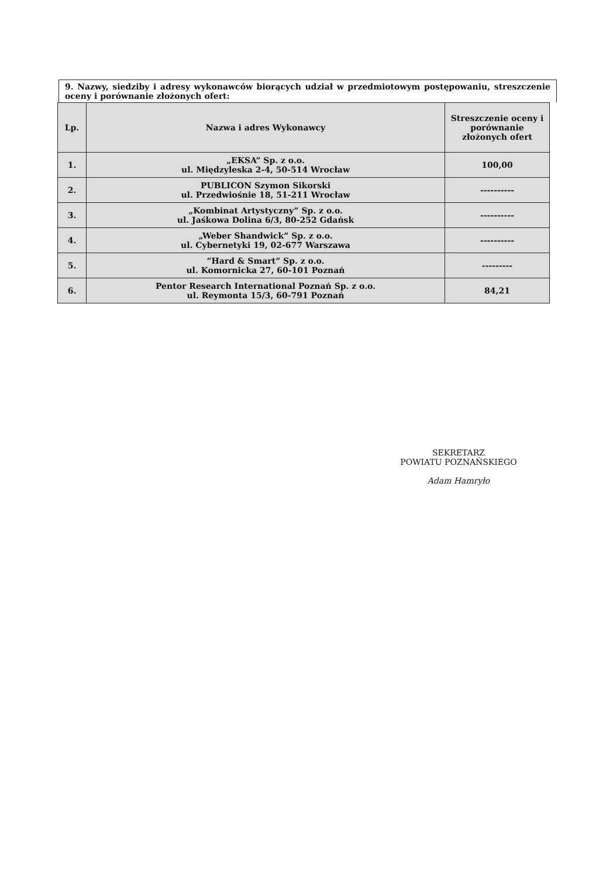9. Nazwy, siedziby i adresy wykonawców biorących udział w przedmiotowym postępowaniu, streszczenie oceny i porównanie złożonych ofert:
| Lp. | Nazwa i adres Wykonawcy | Streszczenie oceny i porównanie złożonych ofert |
| --- | --- | --- |
| 1. | „EKSA” Sp. z o.o. ul. Międzyleska 2-4, 50-514 Wrocław | 100,00 |
| 2. | PUBLICON Szymon Sikorski ul. Przedwiośnie 18, 51-211 Wrocław | ---------- |
| 3. | „Kombinat Artystyczny” Sp. z o.o. ul. Jaśkowa Dolina 6/3, 80-252 Gdańsk | ---------- |
| 4. | „Weber Shandwick” Sp. z o.o. ul. Cybernetyki 19, 02-677 Warszawa | ---------- |
| 5. | “Hard & Smart” Sp. z o.o. ul. Komornicka 27, 60-101 Poznań | --------- |
| 6. | Pentor Research International Poznań Sp. z o.o. ul. Reymonta 15/3, 60-791 Poznań | 84,21 |
SEKRETARZ
POWIATU POZNAŃSKIEGO
Adam Hamryło